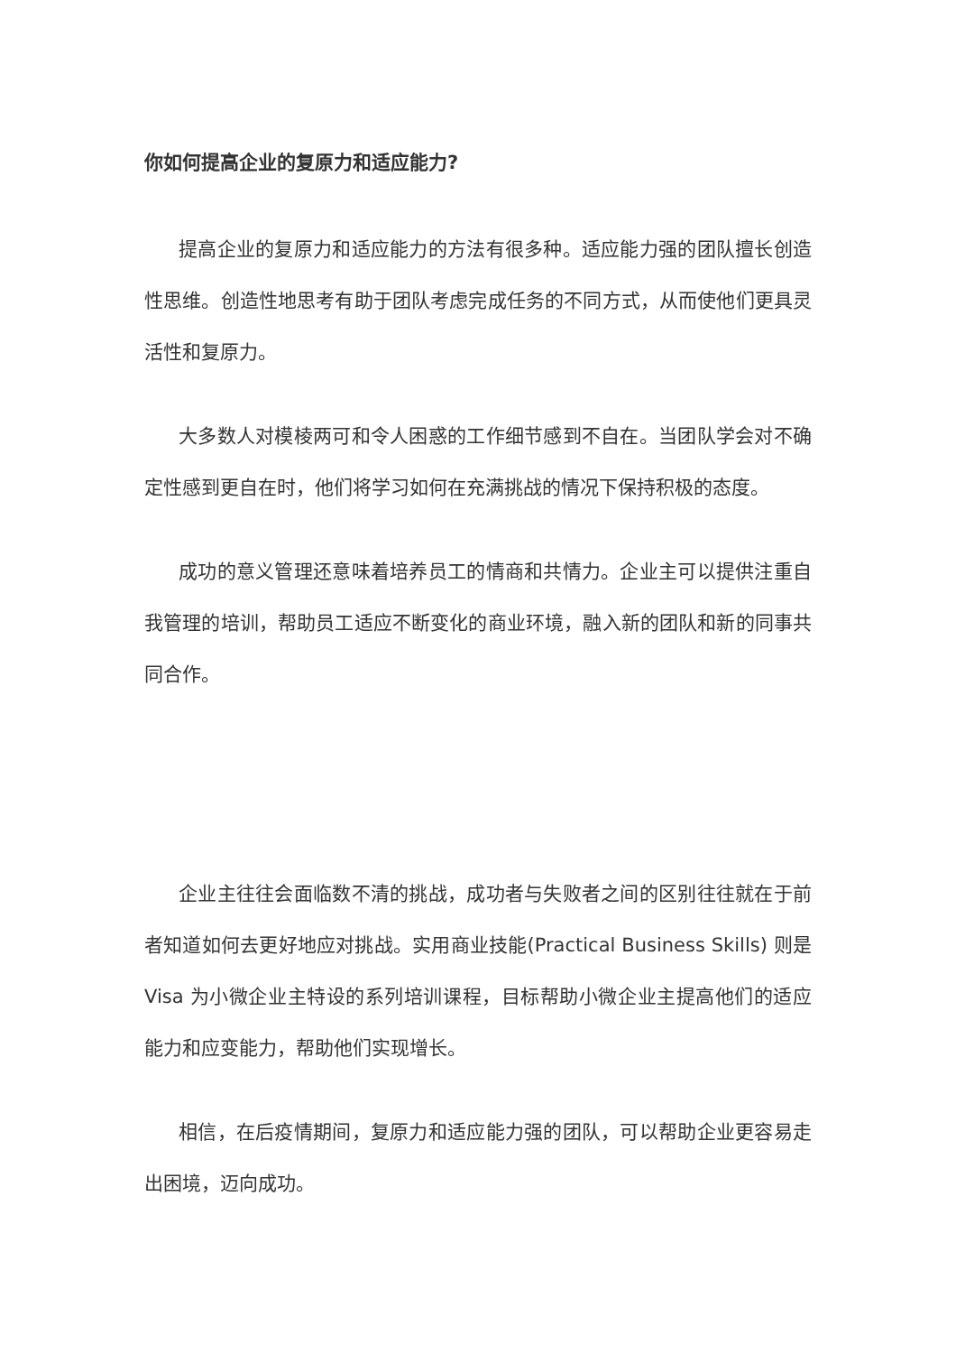你如何提高企业的复原力和适应能力?
提高企业的复原力和适应能力的方法有很多种。适应能力强的团队擅长创造性思维。创造性地思考有助于团队考虑完成任务的不同方式，从而使他们更具灵活性和复原力。
大多数人对模棱两可和令人困惑的工作细节感到不自在。当团队学会对不确定性感到更自在时，他们将学习如何在充满挑战的情况下保持积极的态度。
成功的意义管理还意味着培养员工的情商和共情力。企业主可以提供注重自我管理的培训，帮助员工适应不断变化的商业环境，融入新的团队和新的同事共同合作。
企业主往往会面临数不清的挑战，成功者与失败者之间的区别往往就在于前者知道如何去更好地应对挑战。实用商业技能(Practical Business Skills) 则是 Visa 为小微企业主特设的系列培训课程，目标帮助小微企业主提高他们的适应能力和应变能力，帮助他们实现增长。
相信，在后疫情期间，复原力和适应能力强的团队，可以帮助企业更容易走出困境，迈向成功。